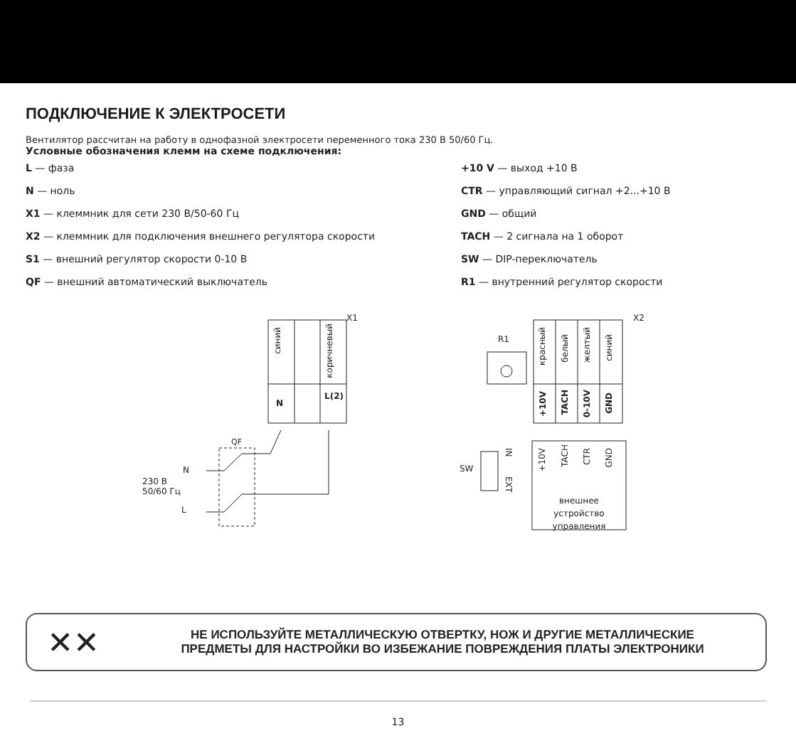ПОДКЛЮЧЕНИЕ К ЭЛЕКТРОСЕТИ
Вентилятор рассчитан на работу в однофазной электросети переменного тока 230 В 50/60 Гц.
Условные обозначения клемм на схеме подключения:
L — фаза
N — ноль
X1 — клеммник для сети 230 В/50-60 Гц
X2 — клеммник для подключения внешнего регулятора скорости
S1 — внешний регулятор скорости 0-10 В
QF — внешний автоматический выключатель
+10 V — выход +10 В
CTR — управляющий сигнал +2...+10 В
GND — общий
TACH — 2 сигнала на 1 оборот
SW — DIP-переключатель
R1 — внутренний регулятор скорости
синий
коричневый
N
L(2)
X1
R1
X2
красный
белый
желтый
синий
+10V
TACH
0-10V
GND
QF
N
230 В
50/60 Гц
L
SW
IN
EXT
+10V
TACH
CTR
GND
внешнее
устройство
управления
✕✕
НЕ ИСПОЛЬЗУЙТЕ МЕТАЛЛИЧЕСКУЮ ОТВЕРТКУ, НОЖ И ДРУГИЕ МЕТАЛЛИЧЕСКИЕ
ПРЕДМЕТЫ ДЛЯ НАСТРОЙКИ ВО ИЗБЕЖАНИЕ ПОВРЕЖДЕНИЯ ПЛАТЫ ЭЛЕКТРОНИКИ
13